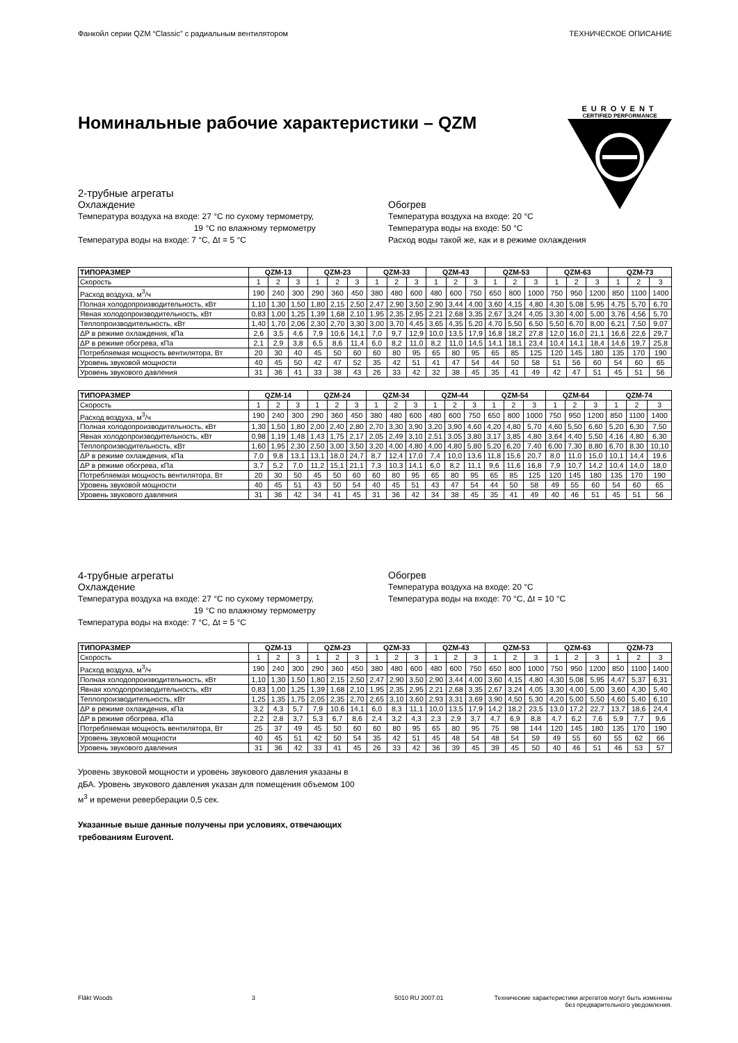Фанкойл серии QZM “Classic” с радиальным вентилятором ТЕХНИЧЕСКОЕ ОПИСАНИЕ
EUROVENT
CERTIFIED PERFORMANCE
Номинальные рабочие характеристики – QZM
2-трубные агрегаты
Охлаждение
Температура воздуха на входе: 27 °C по сухому термометру,
19 °C по влажному термометру
Температура воды на входе: 7 °C, Δt = 5 °C
Обогрев
Температура воздуха на входе: 20 °C
Температура воды на входе: 50 °C
Расход воды такой же, как и в режиме охлаждения
| ТИПОРАЗМЕР | QZM-13 | | | QZM-23 | | | QZM-33 | | | QZM-43 | | | QZM-53 | | | QZM-63 | | | QZM-73 | | |
| --- | --- | --- | --- | --- | --- | --- | --- | --- | --- | --- | --- | --- | --- | --- | --- | --- | --- | --- | --- | --- | --- |
| Скорость | 1 | 2 | 3 | 1 | 2 | 3 | 1 | 2 | 3 | 1 | 2 | 3 | 1 | 2 | 3 | 1 | 2 | 3 | 1 | 2 | 3 |
| Расход воздуха, м<sup>3</sup>/ч | 190 | 240 | 300 | 290 | 360 | 450 | 380 | 480 | 600 | 480 | 600 | 750 | 650 | 800 | 1000 | 750 | 950 | 1200 | 850 | 1100 | 1400 |
| Полная холодопроизводительность, кВт | 1,10 | 1,30 | 1,50 | 1,80 | 2,15 | 2,50 | 2,47 | 2,90 | 3,50 | 2,90 | 3,44 | 4,00 | 3,60 | 4,15 | 4,80 | 4,30 | 5,08 | 5,95 | 4,75 | 5,70 | 6,70 |
| Явная холодопроизводительность, кВт | 0,83 | 1,00 | 1,25 | 1,39 | 1,68 | 2,10 | 1,95 | 2,35 | 2,95 | 2,21 | 2,68 | 3,35 | 2,67 | 3,24 | 4,05 | 3,30 | 4,00 | 5,00 | 3,76 | 4,56 | 5,70 |
| Теплопроизводительность, кВт | 1,40 | 1,70 | 2,06 | 2,30 | 2,70 | 3,30 | 3,00 | 3,70 | 4,45 | 3,65 | 4,35 | 5,20 | 4,70 | 5,50 | 6,50 | 5,50 | 6,70 | 8,00 | 6,21 | 7,50 | 9,07 |
| ΔP в режиме охлаждения, кПа | 2,6 | 3,5 | 4,6 | 7,9 | 10,6 | 14,1 | 7,0 | 9,7 | 12,9 | 10,0 | 13,5 | 17,9 | 16,8 | 18,2 | 27,8 | 12,0 | 16,0 | 21,1 | 16,6 | 22,6 | 29,7 |
| ΔP в режиме обогрева, кПа | 2,1 | 2,9 | 3,8 | 6,5 | 8,6 | 11,4 | 6,0 | 8,2 | 11,0 | 8,2 | 11,0 | 14,5 | 14,1 | 18,1 | 23,4 | 10,4 | 14,1 | 18,4 | 14,6 | 19,7 | 25,8 |
| Потребляемая мощность вентилятора, Вт | 20 | 30 | 40 | 45 | 50 | 60 | 60 | 80 | 95 | 65 | 80 | 95 | 65 | 85 | 125 | 120 | 145 | 180 | 135 | 170 | 190 |
| Уровень звуковой мощности | 40 | 45 | 50 | 42 | 47 | 52 | 35 | 42 | 51 | 41 | 47 | 54 | 44 | 50 | 58 | 51 | 56 | 60 | 54 | 60 | 65 |
| Уровень звукового давления | 31 | 36 | 41 | 33 | 38 | 43 | 26 | 33 | 42 | 32 | 38 | 45 | 35 | 41 | 49 | 42 | 47 | 51 | 45 | 51 | 56 |
| ТИПОРАЗМЕР | QZM-14 | | | QZM-24 | | | QZM-34 | | | QZM-44 | | | QZM-54 | | | QZM-64 | | | QZM-74 | | |
| --- | --- | --- | --- | --- | --- | --- | --- | --- | --- | --- | --- | --- | --- | --- | --- | --- | --- | --- | --- | --- | --- |
| Скорость | 1 | 2 | 3 | 1 | 2 | 3 | 1 | 2 | 3 | 1 | 2 | 3 | 1 | 2 | 3 | 1 | 2 | 3 | 1 | 2 | 3 |
| Расход воздуха, м<sup>3</sup>/ч | 190 | 240 | 300 | 290 | 360 | 450 | 380 | 480 | 600 | 480 | 600 | 750 | 650 | 800 | 1000 | 750 | 950 | 1200 | 850 | 1100 | 1400 |
| Полная холодопроизводительность, кВт | 1,30 | 1,50 | 1,80 | 2,00 | 2,40 | 2,80 | 2,70 | 3,30 | 3,90 | 3,20 | 3,90 | 4,60 | 4,20 | 4,80 | 5,70 | 4,60 | 5,50 | 6,60 | 5,20 | 6,30 | 7,50 |
| Явная холодопроизводительность, кВт | 0,98 | 1,19 | 1,48 | 1,43 | 1,75 | 2,17 | 2,05 | 2,49 | 3,10 | 2,51 | 3,05 | 3,80 | 3,17 | 3,85 | 4,80 | 3,64 | 4,40 | 5,50 | 4,16 | 4,80 | 6,30 |
| Теплопроизводительность, кВт | 1,60 | 1,95 | 2,30 | 2,50 | 3,00 | 3,50 | 3,20 | 4,00 | 4,80 | 4,00 | 4,80 | 5,80 | 5,20 | 6,20 | 7,40 | 6,00 | 7,30 | 8,80 | 6,70 | 8,30 | 10,10 |
| ΔP в режиме охлаждения, кПа | 7,0 | 9,8 | 13,1 | 13,1 | 18,0 | 24,7 | 8,7 | 12,4 | 17,0 | 7,4 | 10,0 | 13,6 | 11,8 | 15,6 | 20,7 | 8,0 | 11,0 | 15,0 | 10,1 | 14,4 | 19,6 |
| ΔP в режиме обогрева, кПа | 3,7 | 5,2 | 7,0 | 11,2 | 15,1 | 21,1 | 7,3 | 10,3 | 14,1 | 6,0 | 8,2 | 11,1 | 9,6 | 11,6 | 16,8 | 7,9 | 10,7 | 14,2 | 10,4 | 14,0 | 18,0 |
| Потребляемая мощность вентилятора, Вт | 20 | 30 | 50 | 45 | 50 | 60 | 60 | 80 | 95 | 65 | 80 | 95 | 65 | 85 | 125 | 120 | 145 | 180 | 135 | 170 | 190 |
| Уровень звуковой мощности | 40 | 45 | 51 | 43 | 50 | 54 | 40 | 45 | 51 | 43 | 47 | 54 | 44 | 50 | 58 | 49 | 55 | 60 | 54 | 60 | 65 |
| Уровень звукового давления | 31 | 36 | 42 | 34 | 41 | 45 | 31 | 36 | 42 | 34 | 38 | 45 | 35 | 41 | 49 | 40 | 46 | 51 | 45 | 51 | 56 |
4-трубные агрегаты
Охлаждение
Температура воздуха на входе: 27 °C по сухому термометру,
19 °C по влажному термометру
Температура воды на входе: 7 °C, Δt = 5 °C
Обогрев
Температура воздуха на входе: 20 °C
Температура воды на входе: 70 °C, Δt = 10 °C
| ТИПОРАЗМЕР | QZM-13 | | | QZM-23 | | | QZM-33 | | | QZM-43 | | | QZM-53 | | | QZM-63 | | | QZM-73 | | |
| --- | --- | --- | --- | --- | --- | --- | --- | --- | --- | --- | --- | --- | --- | --- | --- | --- | --- | --- | --- | --- | --- |
| Скорость | 1 | 2 | 3 | 1 | 2 | 3 | 1 | 2 | 3 | 1 | 2 | 3 | 1 | 2 | 3 | 1 | 2 | 3 | 1 | 2 | 3 |
| Расход воздуха, м<sup>3</sup>/ч | 190 | 240 | 300 | 290 | 360 | 450 | 380 | 480 | 600 | 480 | 600 | 750 | 650 | 800 | 1000 | 750 | 950 | 1200 | 850 | 1100 | 1400 |
| Полная холодопроизводительность, кВт | 1,10 | 1,30 | 1,50 | 1,80 | 2,15 | 2,50 | 2,47 | 2,90 | 3,50 | 2,90 | 3,44 | 4,00 | 3,60 | 4,15 | 4,80 | 4,30 | 5,08 | 5,95 | 4,47 | 5,37 | 6,31 |
| Явная холодопроизводительность, кВт | 0,83 | 1,00 | 1,25 | 1,39 | 1,68 | 2,10 | 1,95 | 2,35 | 2,95 | 2,21 | 2,68 | 3,35 | 2,67 | 3,24 | 4,05 | 3,30 | 4,00 | 5,00 | 3,60 | 4,30 | 5,40 |
| Теплопроизводительность, кВт | 1,25 | 1,35 | 1,75 | 2,05 | 2,35 | 2,70 | 2,65 | 3,10 | 3,60 | 2,93 | 3,31 | 3,69 | 3,90 | 4,50 | 5,30 | 4,20 | 5,00 | 5,50 | 4,60 | 5,40 | 6,10 |
| ΔP в режиме охлаждения, кПа | 3,2 | 4,3 | 5,7 | 7,9 | 10,6 | 14,1 | 6,0 | 8,3 | 11,1 | 10,0 | 13,5 | 17,9 | 14,2 | 18,2 | 23,5 | 13,0 | 17,2 | 22,7 | 13,7 | 18,6 | 24,4 |
| ΔP в режиме обогрева, кПа | 2,2 | 2,8 | 3,7 | 5,3 | 6,7 | 8,6 | 2,4 | 3,2 | 4,3 | 2,3 | 2,9 | 3,7 | 4,7 | 6,9 | 8,8 | 4,7 | 6,2 | 7,6 | 5,9 | 7,7 | 9,6 |
| Потребляемая мощность вентилятора, Вт | 25 | 37 | 49 | 45 | 50 | 60 | 60 | 80 | 95 | 65 | 80 | 95 | 75 | 98 | 144 | 120 | 145 | 180 | 135 | 170 | 190 |
| Уровень звуковой мощности | 40 | 45 | 51 | 42 | 50 | 54 | 35 | 42 | 51 | 45 | 48 | 54 | 48 | 54 | 59 | 49 | 55 | 60 | 55 | 62 | 66 |
| Уровень звукового давления | 31 | 36 | 42 | 33 | 41 | 45 | 26 | 33 | 42 | 36 | 39 | 45 | 39 | 45 | 50 | 40 | 46 | 51 | 46 | 53 | 57 |
Уровень звуковой мощности и уровень звукового давления указаны в дБА. Уровень звукового давления указан для помещения объемом 100 м<sup>3</sup> и времени реверберации 0,5 сек.
Указанные выше данные получены при условиях, отвечающих требованиям Eurovent.
Fläkt Woods 3 5010 RU 2007.01 Технические характеристики агрегатов могут быть изменены
без предварительного уведомления.